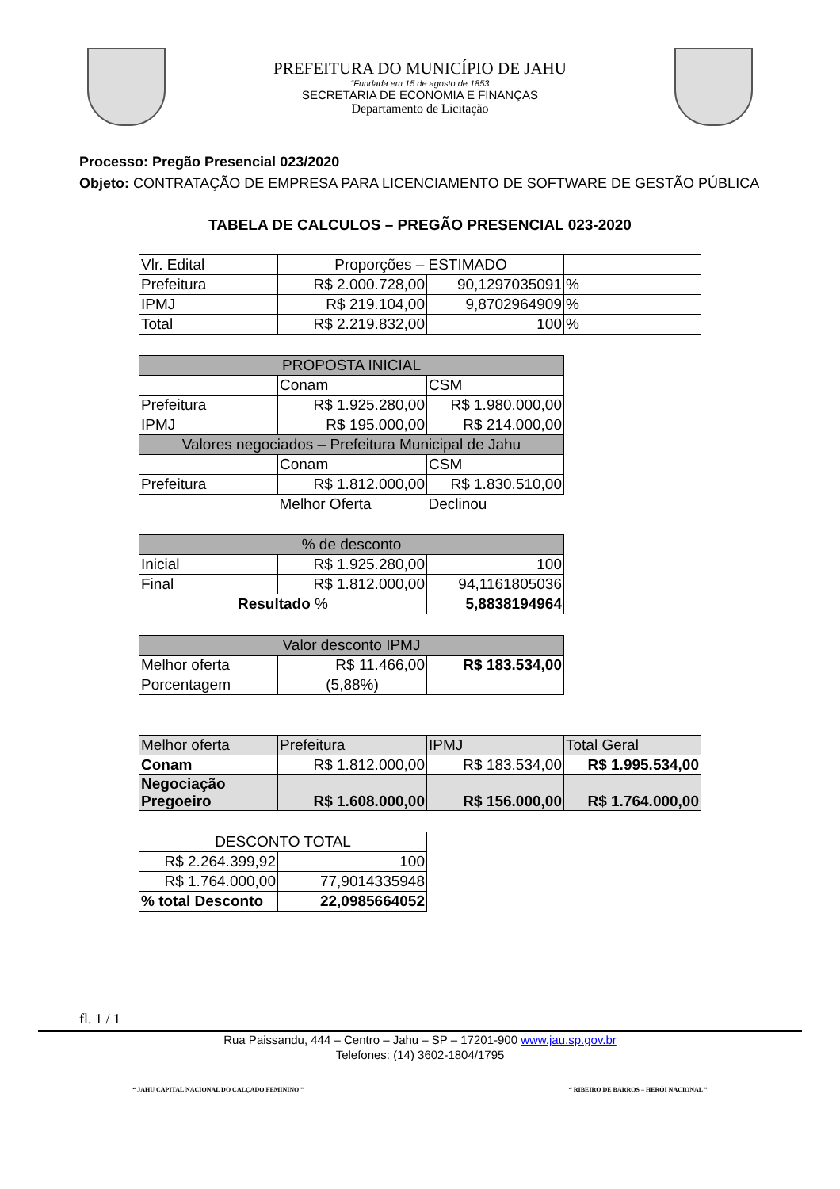PREFEITURA DO MUNICÍPIO DE JAHU
“Fundada em 15 de agosto de 1853
SECRETARIA DE ECONOMIA E FINANÇAS
Departamento de Licitação
Processo: Pregão Presencial 023/2020
Objeto: CONTRATAÇÃO DE EMPRESA PARA LICENCIAMENTO DE SOFTWARE DE GESTÃO PÚBLICA
TABELA DE CALCULOS – PREGÃO PRESENCIAL 023-2020
| Vlr. Edital | Proporções – ESTIMADO | | |
| Prefeitura | R$ 2.000.728,00 | 90,1297035091 | % |
| IPMJ | R$ 219.104,00 | 9,8702964909 | % |
| Total | R$ 2.219.832,00 | 100 | % |
| PROPOSTA INICIAL | | |
| | Conam | CSM |
| Prefeitura | R$ 1.925.280,00 | R$ 1.980.000,00 |
| IPMJ | R$ 195.000,00 | R$ 214.000,00 |
| Valores negociados – Prefeitura Municipal de Jahu | | |
| | Conam | CSM |
| Prefeitura | R$ 1.812.000,00 | R$ 1.830.510,00 |
| | Melhor Oferta | Declinou |
| % de desconto | | |
| Inicial | R$ 1.925.280,00 | 100 |
| Final | R$ 1.812.000,00 | 94,1161805036 |
| Resultado % | | 5,8838194964 |
| Valor desconto IPMJ | | |
| Melhor oferta | R$ 11.466,00 | R$ 183.534,00 |
| Porcentagem | (5,88%) | |
| Melhor oferta | Prefeitura | IPMJ | Total Geral |
| Conam | R$ 1.812.000,00 | R$ 183.534,00 | R$ 1.995.534,00 |
| Negociação Pregoeiro | R$ 1.608.000,00 | R$ 156.000,00 | R$ 1.764.000,00 |
| DESCONTO TOTAL | |
| R$ 2.264.399,92 | 100 |
| R$ 1.764.000,00 | 77,9014335948 |
| % total Desconto | 22,0985664052 |
fl. 1 / 1
Rua Paissandu, 444 – Centro – Jahu – SP – 17201-900 www.jau.sp.gov.br
Telefones: (14) 3602-1804/1795
“ JAHU CAPITAL NACIONAL DO CALÇADO FEMININO ” “ RIBEIRO DE BARROS – HERÓI NACIONAL ”